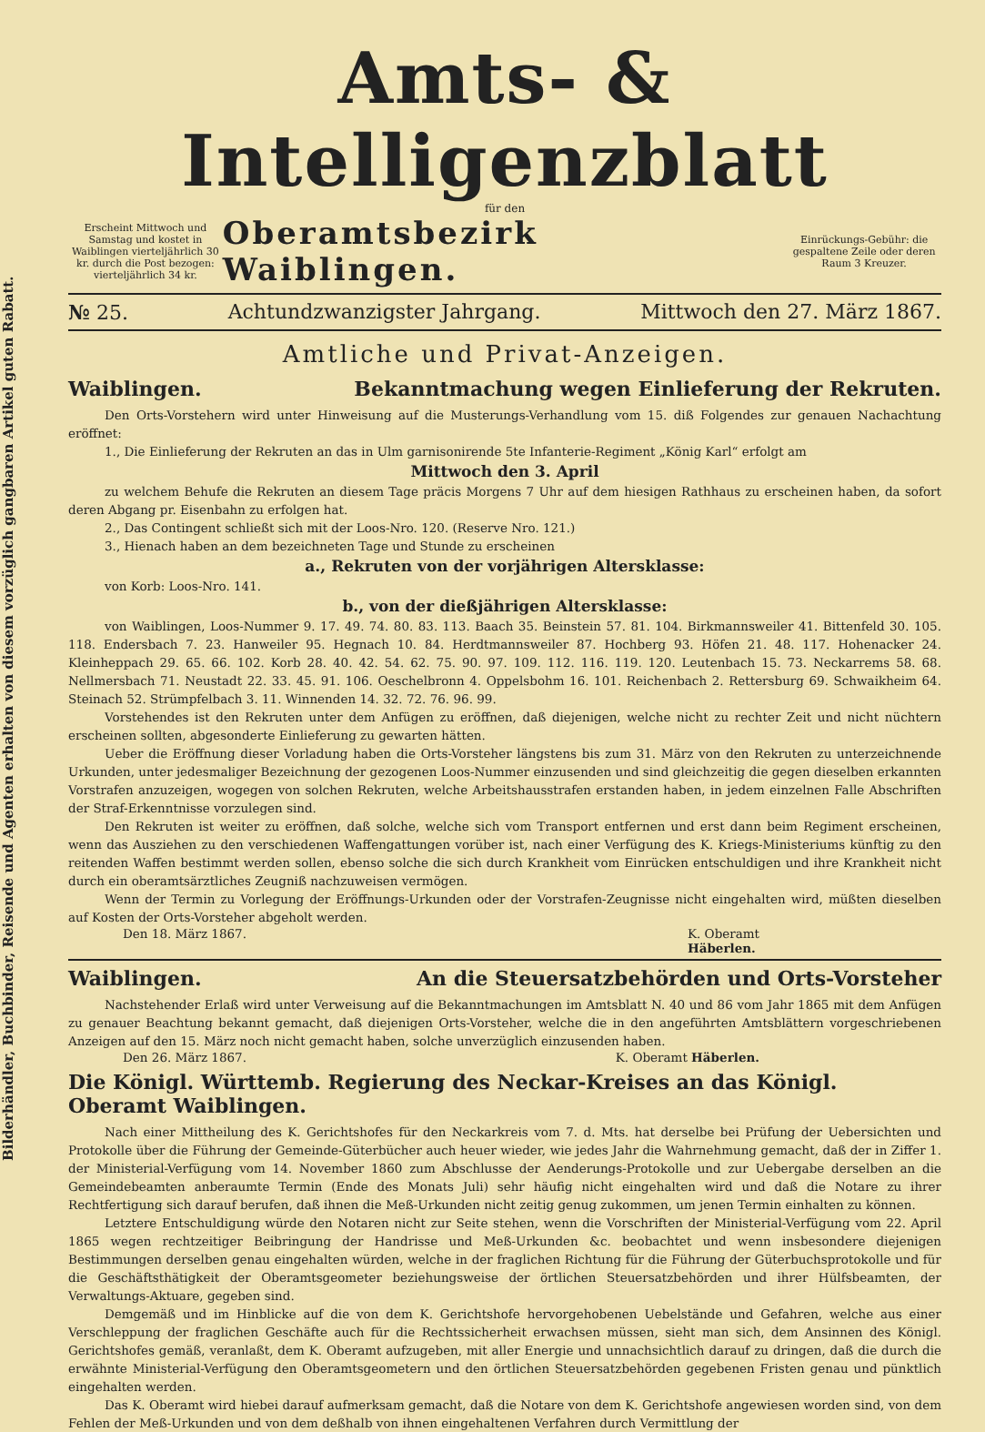Bilderhändler, Buchbinder, Reisende und Agenten erhalten von diesem vorzüglich gangbaren Artikel guten Rabatt.
Amts- & Intelligenzblatt
für den
Erscheint Mittwoch und Samstag und kostet in Waiblingen vierteljährlich 30 kr. durch die Post bezogen: vierteljährlich 34 kr.
Oberamtsbezirk Waiblingen.
Einrückungs-Gebühr: die gespaltene Zeile oder deren Raum 3 Kreuzer.
№ 25. Achtundzwanzigster Jahrgang. Mittwoch den 27. März 1867.
Amtliche und Privat-Anzeigen.
Waiblingen. Bekanntmachung wegen Einlieferung der Rekruten.
Den Orts-Vorstehern wird unter Hinweisung auf die Musterungs-Verhandlung vom 15. diß Folgendes zur genauen Nachachtung eröffnet:
1., Die Einlieferung der Rekruten an das in Ulm garnisonirende 5te Infanterie-Regiment „König Karl“ erfolgt am
Mittwoch den 3. April
zu welchem Behufe die Rekruten an diesem Tage präcis Morgens 7 Uhr auf dem hiesigen Rathhaus zu erscheinen haben, da sofort deren Abgang pr. Eisenbahn zu erfolgen hat.
2., Das Contingent schließt sich mit der Loos-Nro. 120. (Reserve Nro. 121.)
3., Hienach haben an dem bezeichneten Tage und Stunde zu erscheinen
a., Rekruten von der vorjährigen Altersklasse:
von Korb: Loos-Nro. 141.
b., von der dießjährigen Altersklasse:
von Waiblingen, Loos-Nummer 9. 17. 49. 74. 80. 83. 113. Baach 35. Beinstein 57. 81. 104. Birkmannsweiler 41. Bittenfeld 30. 105. 118. Endersbach 7. 23. Hanweiler 95. Hegnach 10. 84. Herdtmannsweiler 87. Hochberg 93. Höfen 21. 48. 117. Hohenacker 24. Kleinheppach 29. 65. 66. 102. Korb 28. 40. 42. 54. 62. 75. 90. 97. 109. 112. 116. 119. 120. Leutenbach 15. 73. Neckarrems 58. 68. Nellmersbach 71. Neustadt 22. 33. 45. 91. 106. Oeschelbronn 4. Oppelsbohm 16. 101. Reichenbach 2. Rettersburg 69. Schwaikheim 64. Steinach 52. Strümpfelbach 3. 11. Winnenden 14. 32. 72. 76. 96. 99.
Vorstehendes ist den Rekruten unter dem Anfügen zu eröffnen, daß diejenigen, welche nicht zu rechter Zeit und nicht nüchtern erscheinen sollten, abgesonderte Einlieferung zu gewarten hätten.
Ueber die Eröffnung dieser Vorladung haben die Orts-Vorsteher längstens bis zum 31. März von den Rekruten zu unterzeichnende Urkunden, unter jedesmaliger Bezeichnung der gezogenen Loos-Nummer einzusenden und sind gleichzeitig die gegen dieselben erkannten Vorstrafen anzuzeigen, wogegen von solchen Rekruten, welche Arbeitshausstrafen erstanden haben, in jedem einzelnen Falle Abschriften der Straf-Erkenntnisse vorzulegen sind.
Den Rekruten ist weiter zu eröffnen, daß solche, welche sich vom Transport entfernen und erst dann beim Regiment erscheinen, wenn das Ausziehen zu den verschiedenen Waffengattungen vorüber ist, nach einer Verfügung des K. Kriegs-Ministeriums künftig zu den reitenden Waffen bestimmt werden sollen, ebenso solche die sich durch Krankheit vom Einrücken entschuldigen und ihre Krankheit nicht durch ein oberamtsärztliches Zeugniß nachzuweisen vermögen.
Wenn der Termin zu Vorlegung der Eröffnungs-Urkunden oder der Vorstrafen-Zeugnisse nicht eingehalten wird, müßten dieselben auf Kosten der Orts-Vorsteher abgeholt werden.
Den 18. März 1867. K. Oberamt
Häberlen.
Waiblingen. An die Steuersatzbehörden und Orts-Vorsteher
Nachstehender Erlaß wird unter Verweisung auf die Bekanntmachungen im Amtsblatt N. 40 und 86 vom Jahr 1865 mit dem Anfügen zu genauer Beachtung bekannt gemacht, daß diejenigen Orts-Vorsteher, welche die in den angeführten Amtsblättern vorgeschriebenen Anzeigen auf den 15. März noch nicht gemacht haben, solche unverzüglich einzusenden haben.
Den 26. März 1867. K. Oberamt Häberlen.
Die Königl. Württemb. Regierung des Neckar-Kreises an das Königl. Oberamt Waiblingen.
Nach einer Mittheilung des K. Gerichtshofes für den Neckarkreis vom 7. d. Mts. hat derselbe bei Prüfung der Uebersichten und Protokolle über die Führung der Gemeinde-Güterbücher auch heuer wieder, wie jedes Jahr die Wahrnehmung gemacht, daß der in Ziffer 1. der Ministerial-Verfügung vom 14. November 1860 zum Abschlusse der Aenderungs-Protokolle und zur Uebergabe derselben an die Gemeindebeamten anberaumte Termin (Ende des Monats Juli) sehr häufig nicht eingehalten wird und daß die Notare zu ihrer Rechtfertigung sich darauf berufen, daß ihnen die Meß-Urkunden nicht zeitig genug zukommen, um jenen Termin einhalten zu können.
Letztere Entschuldigung würde den Notaren nicht zur Seite stehen, wenn die Vorschriften der Ministerial-Verfügung vom 22. April 1865 wegen rechtzeitiger Beibringung der Handrisse und Meß-Urkunden &c. beobachtet und wenn insbesondere diejenigen Bestimmungen derselben genau eingehalten würden, welche in der fraglichen Richtung für die Führung der Güterbuchsprotokolle und für die Geschäftsthätigkeit der Oberamtsgeometer beziehungsweise der örtlichen Steuersatzbehörden und ihrer Hülfsbeamten, der Verwaltungs-Aktuare, gegeben sind.
Demgemäß und im Hinblicke auf die von dem K. Gerichtshofe hervorgehobenen Uebelstände und Gefahren, welche aus einer Verschleppung der fraglichen Geschäfte auch für die Rechtssicherheit erwachsen müssen, sieht man sich, dem Ansinnen des Königl. Gerichtshofes gemäß, veranlaßt, dem K. Oberamt aufzugeben, mit aller Energie und unnachsichtlich darauf zu dringen, daß die durch die erwähnte Ministerial-Verfügung den Oberamtsgeometern und den örtlichen Steuersatzbehörden gegebenen Fristen genau und pünktlich eingehalten werden.
Das K. Oberamt wird hiebei darauf aufmerksam gemacht, daß die Notare von dem K. Gerichtshofe angewiesen worden sind, von dem Fehlen der Meß-Urkunden und von dem deßhalb von ihnen eingehaltenen Verfahren durch Vermittlung der